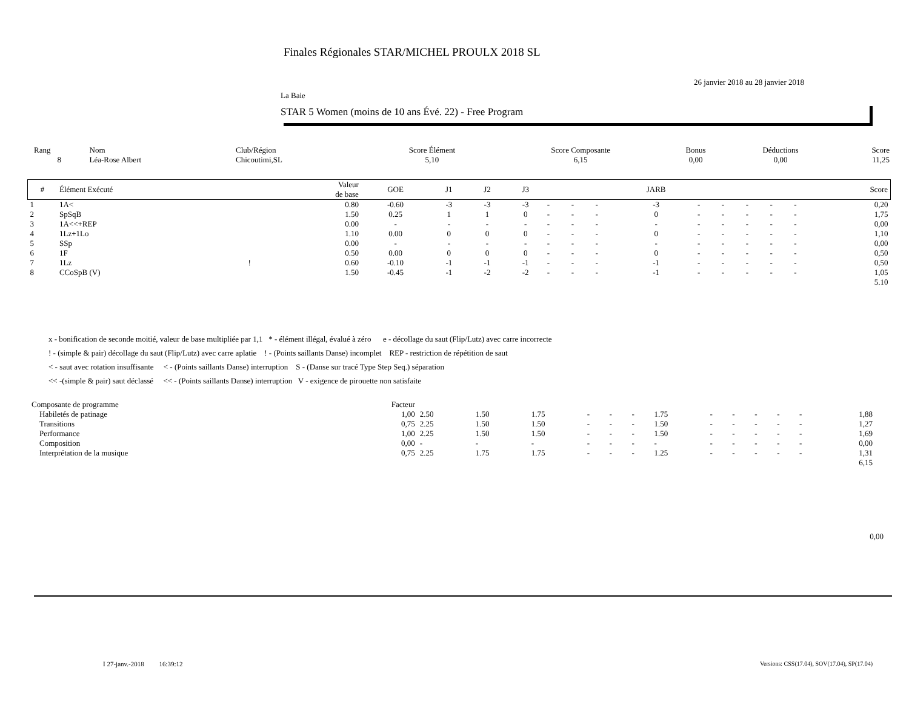Finales Régionales STAR/MICHEL PROULX 2018 SL
26 janvier 2018 au 28 janvier 2018
La Baie
STAR 5 Women (moins de 10 ans Évé. 22) - Free Program
| Rang | Nom | Club/Région | Score Élément | Score Composante | Bonus | Déductions | Score |
| 8 | Léa-Rose Albert | Chicoutimi,SL | 5,10 | 6,15 | 0,00 | 0,00 | 11,25 |
| # | Élément Exécuté | | Valeur de base | GOE | J1 | J2 | J3 | | | | JARB | | | | | | Score |
| --- | --- | --- | --- | --- | --- | --- | --- | --- | --- | --- | --- | --- | --- | --- | --- | --- | --- |
| 1 | 1A< | | 0.80 | -0.60 | -3 | -3 | -3 | - | - | - | -3 | - | - | - | - | - | 0,20 |
| 2 | SpSqB | | 1.50 | 0.25 | 1 | 1 | 0 | - | - | - | 0 | - | - | - | - | - | 1,75 |
| 3 | 1A<<+REP | | 0.00 | - | - | - | - | - | - | - | - | - | - | - | - | - | 0,00 |
| 4 | 1Lz+1Lo | | 1.10 | 0.00 | 0 | 0 | 0 | - | - | - | 0 | - | - | - | - | - | 1,10 |
| 5 | SSp | | 0.00 | - | - | - | - | - | - | - | - | - | - | - | - | - | 0,00 |
| 6 | 1F | | 0.50 | 0.00 | 0 | 0 | 0 | - | - | - | 0 | - | - | - | - | - | 0,50 |
| 7 | 1Lz | ! | 0.60 | -0.10 | -1 | -1 | -1 | - | - | - | -1 | - | - | - | - | - | 0,50 |
| 8 | CCoSpB (V) | | 1.50 | -0.45 | -1 | -2 | -2 | - | - | - | -1 | - | - | - | - | - | 1,05 |
| 5.10 | | | | | | | | | | | | | | | | | |
x - bonification de seconde moitié, valeur de base multipliée par 1,1 * - élément illégal, évalué à zéro e - décollage du saut (Flip/Lutz) avec carre incorrecte
! - (simple & pair) décollage du saut (Flip/Lutz) avec carre aplatie ! - (Points saillants Danse) incomplet REP - restriction de répétition de saut
< - saut avec rotation insuffisante < - (Points saillants Danse) interruption S - (Danse sur tracé Type Step Seq.) séparation
<< -(simple & pair) saut déclassé << - (Points saillants Danse) interruption V - exigence de pirouette non satisfaite
| Composante de programme | Facteur | | | | | | | | | | | | | | |
| Habiletés de patinage | 1,00 | 2.50 | 1.50 | 1.75 | - | - | - | 1.75 | - | - | - | - | - | 1,88 | |
| Transitions | 0,75 | 2.25 | 1.50 | 1.50 | - | - | - | 1.50 | - | - | - | - | - | 1,27 | |
| Performance | 1,00 | 2.25 | 1.50 | 1.50 | - | - | - | 1.50 | - | - | - | - | - | 1,69 | |
| Composition | 0,00 | - | - | - | - | - | - | - | - | - | - | - | - | 0,00 | |
| Interprétation de la musique | 0,75 | 2.25 | 1.75 | 1.75 | - | - | - | 1.25 | - | - | - | - | - | 1,31 | |
| 6,15 | | | | | | | | | | | | | | | |
0,00
I 27-janv.-2018 16:39:12
Versions: CSS(17.04), SOV(17.04), SP(17.04)